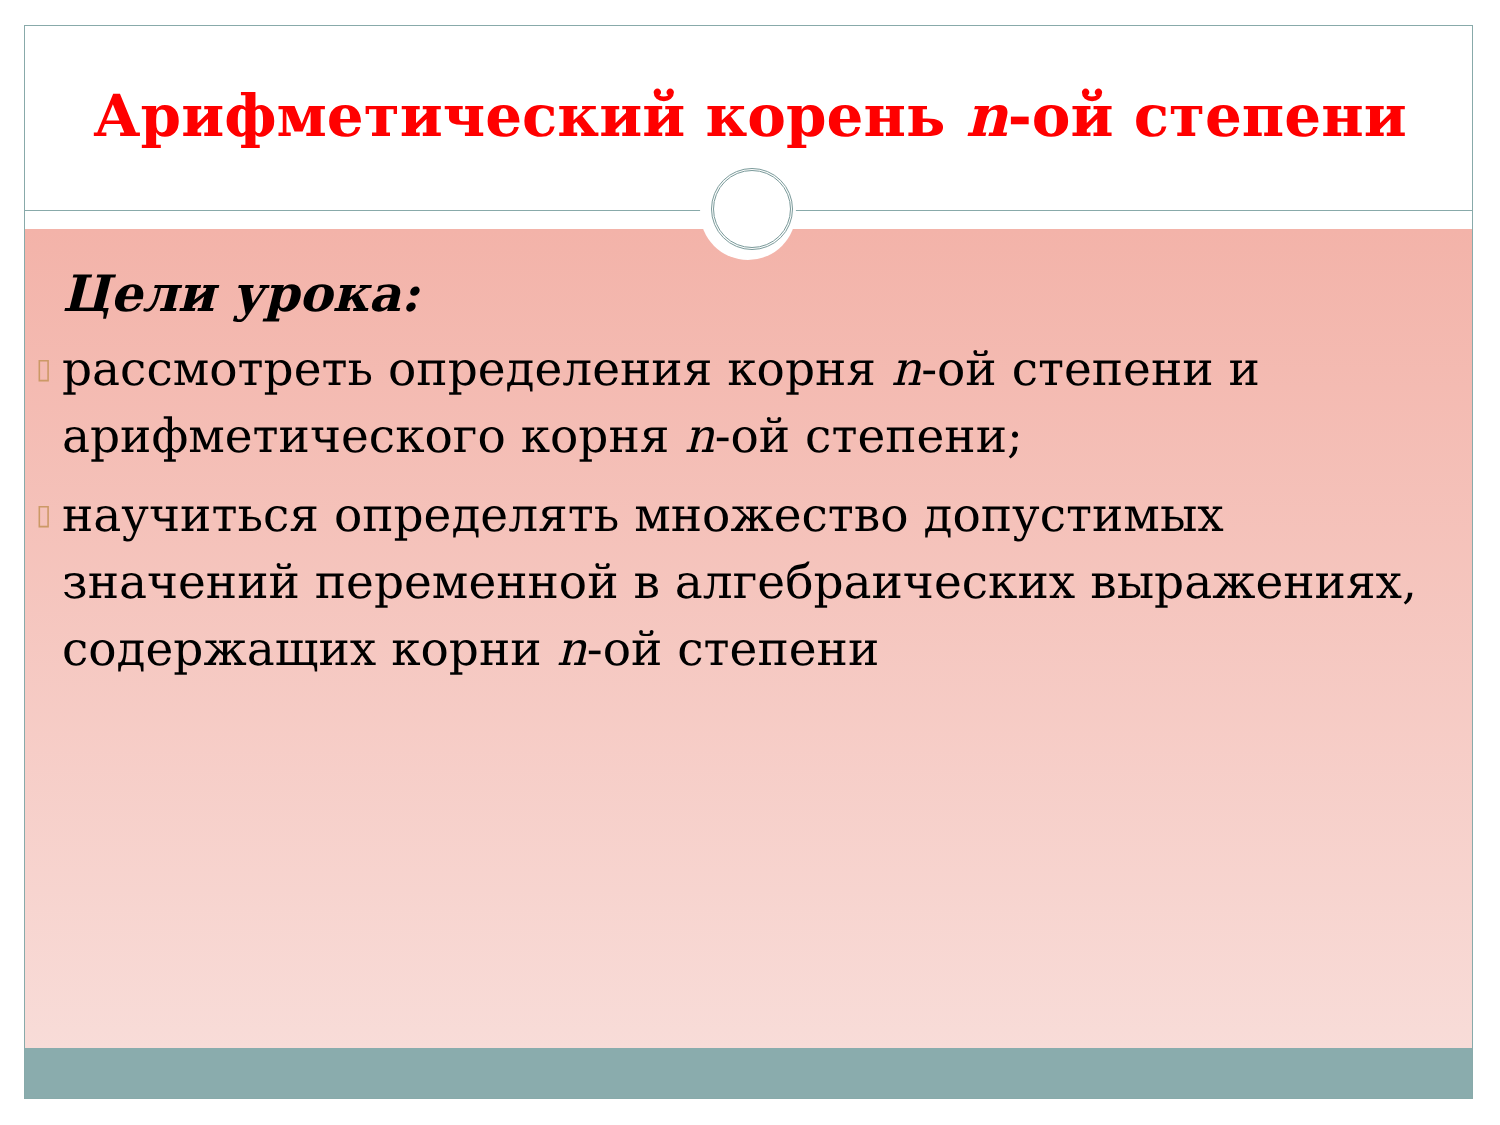Арифметический корень n-ой степени
Цели урока:
▯ рассмотреть определения корня n-ой степени и арифметического корня n-ой степени;
▯ научиться определять множество допустимых значений переменной в алгебраических выражениях, содержащих корни n-ой степени